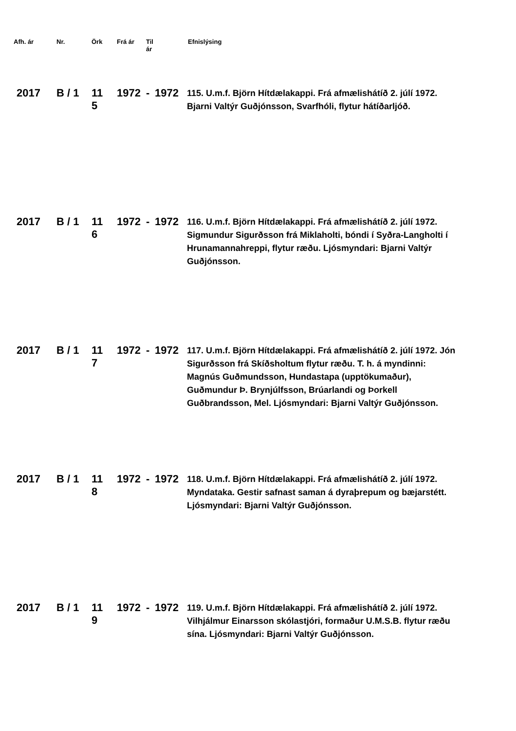| Afh. ár | Nr. | Örk | Frá ár | Til ár | | Efnislýsing |
| --- | --- | --- | --- | --- | --- | --- |
| 2017 | B / 1 | 11 5 | 1972 | - | 1972 | 115. U.m.f. Björn Hítdælakappi. Frá afmælishátíð 2. júlí 1972. Bjarni Valtýr Guðjónsson, Svarfhóli, flytur hátíðarljóð. |
| 2017 | B / 1 | 11 6 | 1972 | - | 1972 | 116. U.m.f. Björn Hítdælakappi. Frá afmælishátíð 2. júlí 1972. Sigmundur Sigurðsson frá Miklaholti, bóndi í Syðra-Langholti í Hrunamannahreppi, flytur ræðu. Ljósmyndari: Bjarni Valtýr Guðjónsson. |
| 2017 | B / 1 | 11 7 | 1972 | - | 1972 | 117. U.m.f. Björn Hítdælakappi. Frá afmælishátíð 2. júlí 1972. Jón Sigurðsson frá Skíðsholtum flytur ræðu. T. h. á myndinni: Magnús Guðmundsson, Hundastapa (upptökumaður), Guðmundur Þ. Brynjúlfsson, Brúarlandi og Þorkell Guðbrandsson, Mel. Ljósmyndari: Bjarni Valtýr Guðjónsson. |
| 2017 | B / 1 | 11 8 | 1972 | - | 1972 | 118. U.m.f. Björn Hítdælakappi. Frá afmælishátíð 2. júlí 1972. Myndataka. Gestir safnast saman á dyraþrepum og bæjarstétt. Ljósmyndari: Bjarni Valtýr Guðjónsson. |
| 2017 | B / 1 | 11 9 | 1972 | - | 1972 | 119. U.m.f. Björn Hítdælakappi. Frá afmælishátíð 2. júlí 1972. Vilhjálmur Einarsson skólastjóri, formaður U.M.S.B. flytur ræðu sína. Ljósmyndari: Bjarni Valtýr Guðjónsson. |